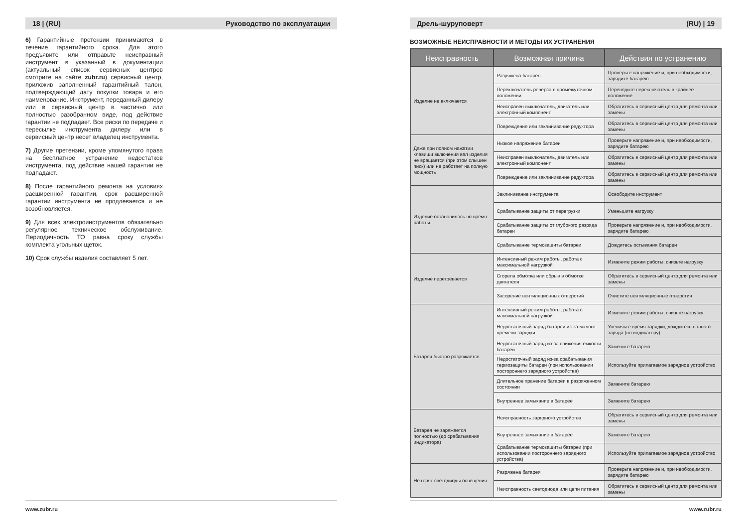18 | (RU) Руководство по эксплуатации
6) Гарантийные претензии принимаются в течение гарантийного срока. Для этого предъявите или отправьте неисправный инструмент в указанный в документации (актуальный список сервисных центров смотрите на сайте zubr.ru) сервисный центр, приложив заполненный гарантийный талон, подтверждающий дату покупки товара и его наименование. Инструмент, переданный дилеру или в сервисный центр в частично или полностью разобранном виде, под действие гарантии не подпадает. Все риски по передаче и пересылке инструмента дилеру или в сервисный центр несет владелец инструмента.
7) Другие претензии, кроме упомянутого права на бесплатное устранение недостатков инструмента, под действие нашей гарантии не подпадают.
8) После гарантийного ремонта на условиях расширенной гарантии, срок расширенной гарантии инструмента не продлевается и не возобновляется.
9) Для всех электроинструментов обязательно регулярное техническое обслуживание. Периодичность ТО равна сроку службы комплекта угольных щеток.
10) Срок службы изделия составляет 5 лет.
www.zubr.ru
Дрель-шуруповерт (RU) | 19
ВОЗМОЖНЫЕ НЕИСПРАВНОСТИ И МЕТОДЫ ИХ УСТРАНЕНИЯ
| Неисправность | Возможная причина | Действия по устранению |
| --- | --- | --- |
| Изделие не включается | Разряжена батарея | Проверьте напряжение и, при необходимости, зарядите батарею |
| | Переключатель реверса в промежуточном положении | Переведите переключатель в крайнее положение |
| | Неисправен выключатель, двигатель или электронный компонент | Обратитесь в сервисный центр для ремонта или замены |
| | Повреждение или заклинивание редуктора | Обратитесь в сервисный центр для ремонта или замены |
| Даже при полном нажатии клавиши включения вал изделия не вращается (при этом слышен писк) или не работает на полную мощность | Низкое напряжение батареи | Проверьте напряжение и, при необходимости, зарядите батарею |
| | Неисправен выключатель, двигатель или электронный компонент | Обратитесь в сервисный центр для ремонта или замены |
| | Повреждение или заклинивание редуктора | Обратитесь в сервисный центр для ремонта или замены |
| Изделие остановилось во время работы | Заклинивание инструмента | Освободите инструмент |
| | Срабатывание защиты от перегрузки | Уменьшите нагрузку |
| | Срабатывание защиты от глубокого разряда батареи | Проверьте напряжение и, при необходимости, зарядите батарею |
| | Срабатывание термозащиты батареи | Дождитесь остывания батареи |
| Изделие перегревается | Интенсивный режим работы, работа с максимальной нагрузкой | Измените режим работы, снизьте нагрузку |
| | Сгорела обмотка или обрыв в обмотке двигателя | Обратитесь в сервисный центр для ремонта или замены |
| | Засорение вентиляционных отверстий | Очистите вентиляционные отверстия |
| Батарея быстро разряжается | Интенсивный режим работы, работа с максимальной нагрузкой | Измените режим работы, снизьте нагрузку |
| | Недостаточный заряд батареи из-за малого времени зарядки | Увеличьте время зарядки, дождитесь полного заряда (по индикатору) |
| | Недостаточный заряд из-за снижения емкости батареи | Замените батарею |
| | Недостаточный заряд из-за срабатывания термозащиты батареи (при использовании постороннего зарядного устройства) | Используйте прилагаемое зарядное устройство |
| | Длительное хранение батареи в разряженном состоянии | Замените батарею |
| | Внутреннее замыкание в батарее | Замените батарею |
| Батарея не заряжается полностью (до срабатывания индикатора) | Неисправность зарядного устройства | Обратитесь в сервисный центр для ремонта или замены |
| | Внутреннее замыкание в батарее | Замените батарею |
| | Срабатывание термозащиты батареи (при использовании постороннего зарядного устройства) | Используйте прилагаемое зарядное устройство |
| Не горят светодиоды освещения | Разряжена батарея | Проверьте напряжение и, при необходимости, зарядите батарею |
| | Неисправность светодиода или цепи питания | Обратитесь в сервисный центр для ремонта или замены |
www.zubr.ru